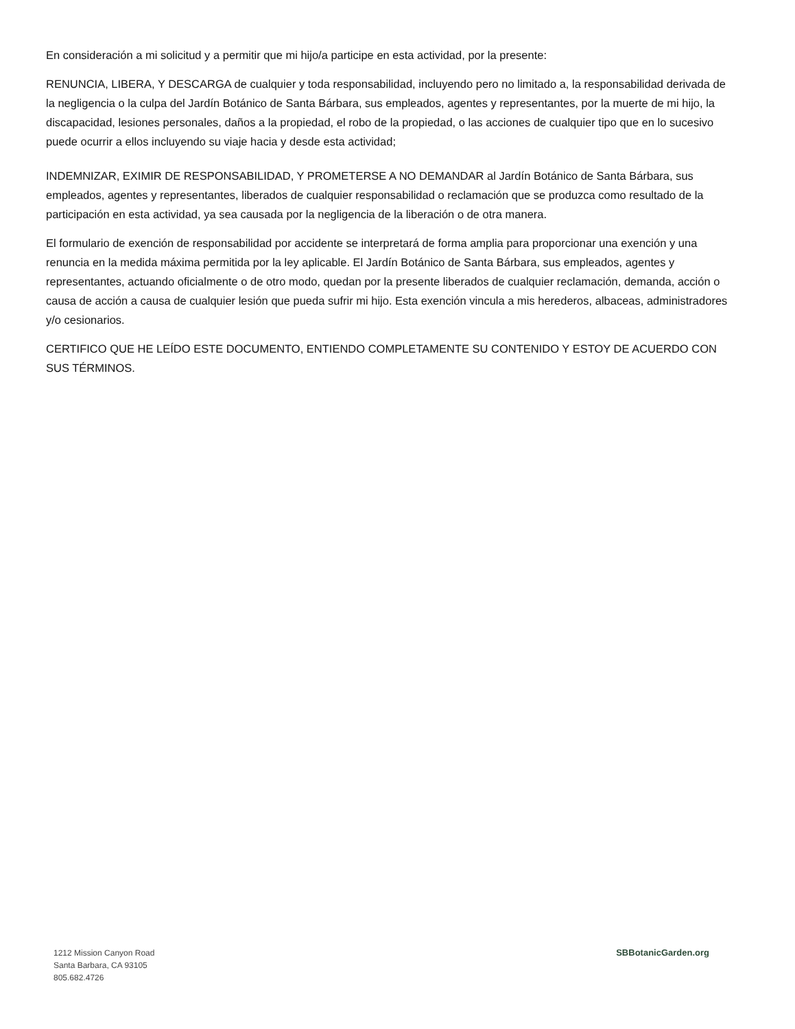En consideración a mi solicitud y a permitir que mi hijo/a participe en esta actividad, por la presente:
RENUNCIA, LIBERA, Y DESCARGA de cualquier y toda responsabilidad, incluyendo pero no limitado a, la responsabilidad derivada de la negligencia o la culpa del Jardín Botánico de Santa Bárbara, sus empleados, agentes y representantes, por la muerte de mi hijo, la discapacidad, lesiones personales, daños a la propiedad, el robo de la propiedad, o las acciones de cualquier tipo que en lo sucesivo puede ocurrir a ellos incluyendo su viaje hacia y desde esta actividad;
INDEMNIZAR, EXIMIR DE RESPONSABILIDAD, Y PROMETERSE A NO DEMANDAR al Jardín Botánico de Santa Bárbara, sus empleados, agentes y representantes, liberados de cualquier responsabilidad o reclamación que se produzca como resultado de la participación en esta actividad, ya sea causada por la negligencia de la liberación o de otra manera.
El formulario de exención de responsabilidad por accidente se interpretará de forma amplia para proporcionar una exención y una renuncia en la medida máxima permitida por la ley aplicable. El Jardín Botánico de Santa Bárbara, sus empleados, agentes y representantes, actuando oficialmente o de otro modo, quedan por la presente liberados de cualquier reclamación, demanda, acción o causa de acción a causa de cualquier lesión que pueda sufrir mi hijo. Esta exención vincula a mis herederos, albaceas, administradores y/o cesionarios.
CERTIFICO QUE HE LEÍDO ESTE DOCUMENTO, ENTIENDO COMPLETAMENTE SU CONTENIDO Y ESTOY DE ACUERDO CON SUS TÉRMINOS.
1212 Mission Canyon Road
Santa Barbara, CA 93105
805.682.4726
SBBotanicGarden.org